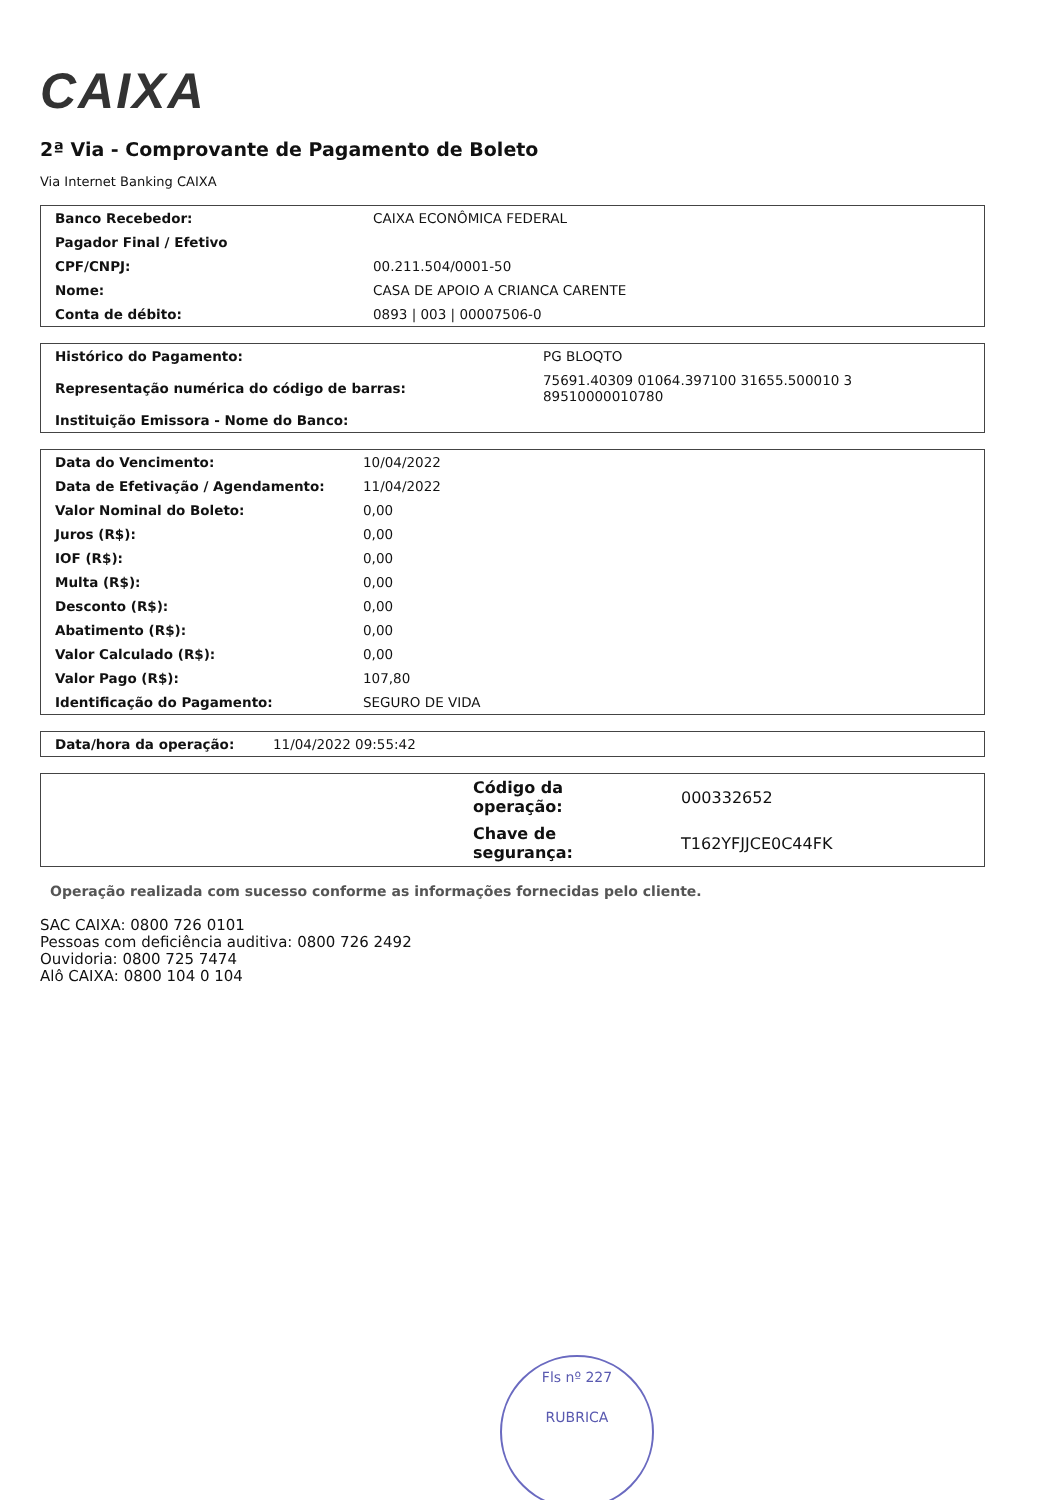CAIXA
2ª Via - Comprovante de Pagamento de Boleto
Via Internet Banking CAIXA
| Banco Recebedor: | CAIXA ECONÔMICA FEDERAL |
| Pagador Final / Efetivo | |
| CPF/CNPJ: | 00.211.504/0001-50 |
| Nome: | CASA DE APOIO A CRIANCA CARENTE |
| Conta de débito: | 0893 / 003 / 00007506-0 |
| Histórico do Pagamento: | PG BLOQTO |
| Representação numérica do código de barras: | 75691.40309 01064.397100 31655.500010 3 89510000010780 |
| Instituição Emissora - Nome do Banco: | |
| Data do Vencimento: | 10/04/2022 |
| Data de Efetivação / Agendamento: | 11/04/2022 |
| Valor Nominal do Boleto: | 0,00 |
| Juros (R$): | 0,00 |
| IOF (R$): | 0,00 |
| Multa (R$): | 0,00 |
| Desconto (R$): | 0,00 |
| Abatimento (R$): | 0,00 |
| Valor Calculado (R$): | 0,00 |
| Valor Pago (R$): | 107,80 |
| Identificação do Pagamento: | SEGURO DE VIDA |
| Data/hora da operação: | 11/04/2022 09:55:42 |
| | Código da operação: | 000332652 |
| | Chave de segurança: | T162YFJJCE0C44FK |
Operação realizada com sucesso conforme as informações fornecidas pelo cliente.
SAC CAIXA: 0800 726 0101
Pessoas com deficiência auditiva: 0800 726 2492
Ouvidoria: 0800 725 7474
Alô CAIXA: 0800 104 0 104
Fls nº 227
RUBRICA